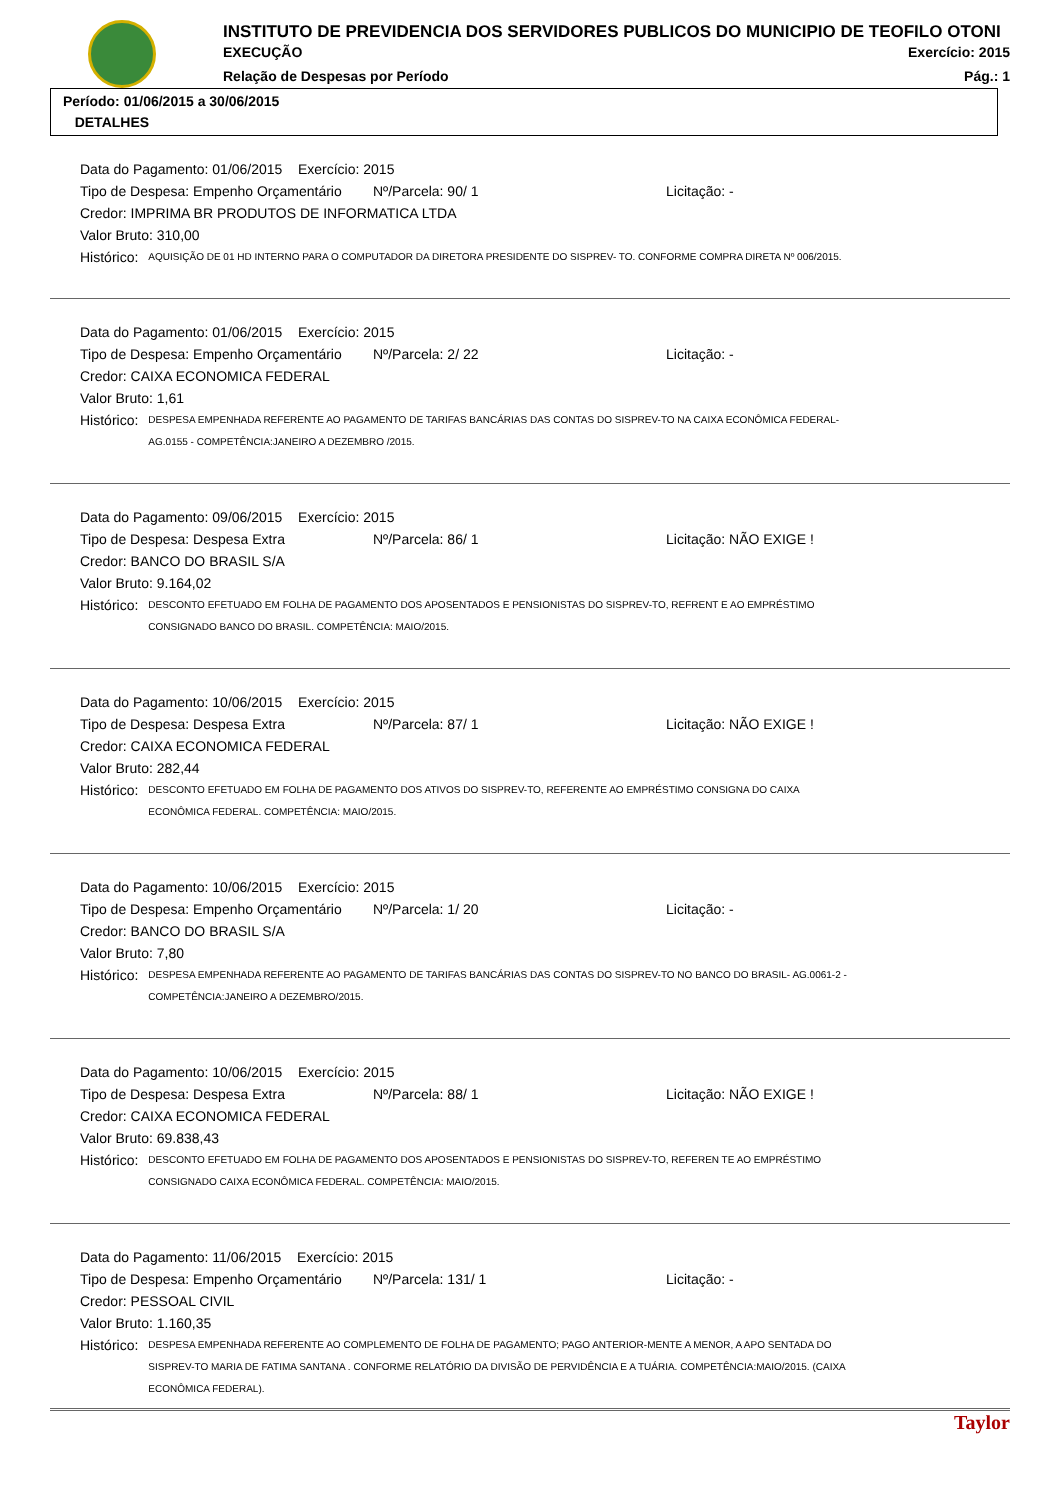INSTITUTO DE PREVIDENCIA DOS SERVIDORES PUBLICOS DO MUNICIPIO DE TEOFILO OTONI
EXECUÇÃO Exercício: 2015
Relação de Despesas por Período Pág.: 1
Período: 01/06/2015 a 30/06/2015
DETALHES
Data do Pagamento: 01/06/2015 Exercício: 2015
Tipo de Despesa: Empenho Orçamentário Nº/Parcela: 90/ 1 Licitação: -
Credor: IMPRIMA BR PRODUTOS DE INFORMATICA LTDA
Valor Bruto: 310,00
Histórico:
AQUISIÇÃO DE 01 HD INTERNO PARA O COMPUTADOR DA DIRETORA PRESIDENTE DO SISPREV- TO. CONFORME COMPRA DIRETA Nº 006/2015.
Data do Pagamento: 01/06/2015 Exercício: 2015
Tipo de Despesa: Empenho Orçamentário Nº/Parcela: 2/ 22 Licitação: -
Credor: CAIXA ECONOMICA FEDERAL
Valor Bruto: 1,61
Histórico:
DESPESA EMPENHADA REFERENTE AO PAGAMENTO DE TARIFAS BANCÁRIAS DAS CONTAS DO SISPREV-TO NA CAIXA ECONÔMICA FEDERAL- AG.0155 - COMPETÊNCIA:JANEIRO A DEZEMBRO /2015.
Data do Pagamento: 09/06/2015 Exercício: 2015
Tipo de Despesa: Despesa Extra Nº/Parcela: 86/ 1 Licitação: NÃO EXIGE !
Credor: BANCO DO BRASIL S/A
Valor Bruto: 9.164,02
Histórico:
DESCONTO EFETUADO EM FOLHA DE PAGAMENTO DOS APOSENTADOS E PENSIONISTAS DO SISPREV-TO, REFRENT E AO EMPRÉSTIMO CONSIGNADO BANCO DO BRASIL. COMPETÊNCIA: MAIO/2015.
Data do Pagamento: 10/06/2015 Exercício: 2015
Tipo de Despesa: Despesa Extra Nº/Parcela: 87/ 1 Licitação: NÃO EXIGE !
Credor: CAIXA ECONOMICA FEDERAL
Valor Bruto: 282,44
Histórico:
DESCONTO EFETUADO EM FOLHA DE PAGAMENTO DOS ATIVOS DO SISPREV-TO, REFERENTE AO EMPRÉSTIMO CONSIGNA DO CAIXA ECONÔMICA FEDERAL. COMPETÊNCIA: MAIO/2015.
Data do Pagamento: 10/06/2015 Exercício: 2015
Tipo de Despesa: Empenho Orçamentário Nº/Parcela: 1/ 20 Licitação: -
Credor: BANCO DO BRASIL S/A
Valor Bruto: 7,80
Histórico:
DESPESA EMPENHADA REFERENTE AO PAGAMENTO DE TARIFAS BANCÁRIAS DAS CONTAS DO SISPREV-TO NO BANCO DO BRASIL- AG.0061-2 - COMPETÊNCIA:JANEIRO A DEZEMBRO/2015.
Data do Pagamento: 10/06/2015 Exercício: 2015
Tipo de Despesa: Despesa Extra Nº/Parcela: 88/ 1 Licitação: NÃO EXIGE !
Credor: CAIXA ECONOMICA FEDERAL
Valor Bruto: 69.838,43
Histórico:
DESCONTO EFETUADO EM FOLHA DE PAGAMENTO DOS APOSENTADOS E PENSIONISTAS DO SISPREV-TO, REFEREN TE AO EMPRÉSTIMO CONSIGNADO CAIXA ECONÔMICA FEDERAL. COMPETÊNCIA: MAIO/2015.
Data do Pagamento: 11/06/2015 Exercício: 2015
Tipo de Despesa: Empenho Orçamentário Nº/Parcela: 131/ 1 Licitação: -
Credor: PESSOAL CIVIL
Valor Bruto: 1.160,35
Histórico:
DESPESA EMPENHADA REFERENTE AO COMPLEMENTO DE FOLHA DE PAGAMENTO; PAGO ANTERIOR-MENTE A MENOR, A APO SENTADA DO SISPREV-TO MARIA DE FATIMA SANTANA . CONFORME RELATÓRIO DA DIVISÃO DE PERVIDÊNCIA E A TUÁRIA. COMPETÊNCIA:MAIO/2015. (CAIXA ECONÔMICA FEDERAL).
Taylor